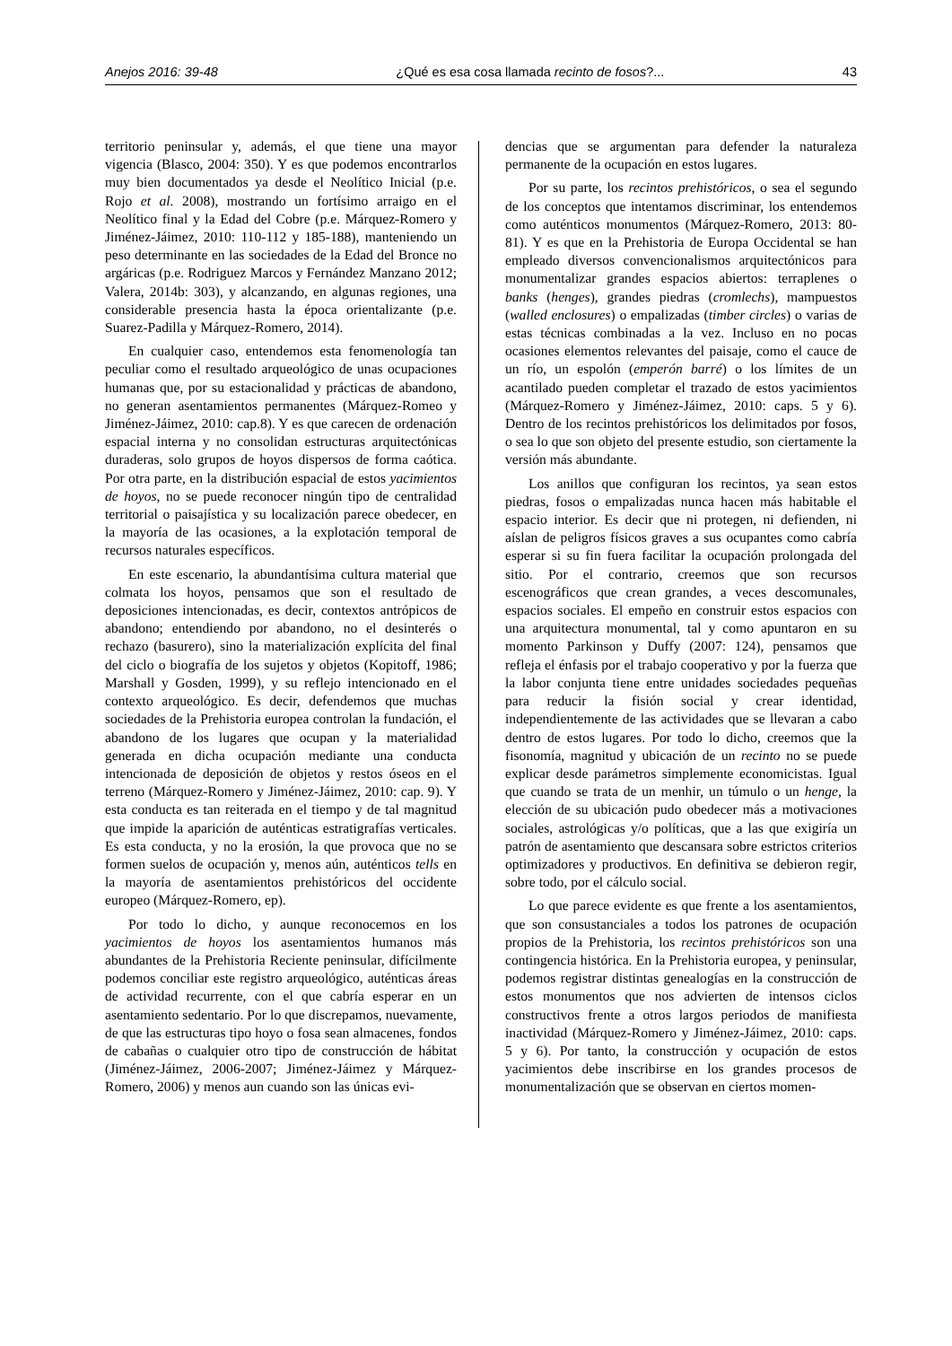Anejos 2016: 39-48 ¿Qué es esa cosa llamada recinto de fosos?... 43
territorio peninsular y, además, el que tiene una mayor vigencia (Blasco, 2004: 350). Y es que podemos encontrarlos muy bien documentados ya desde el Neolítico Inicial (p.e. Rojo et al. 2008), mostrando un fortísimo arraigo en el Neolítico final y la Edad del Cobre (p.e. Márquez-Romero y Jiménez-Jáimez, 2010: 110-112 y 185-188), manteniendo un peso determinante en las sociedades de la Edad del Bronce no argáricas (p.e. Rodriguez Marcos y Fernández Manzano 2012; Valera, 2014b: 303), y alcanzando, en algunas regiones, una considerable presencia hasta la época orientalizante (p.e. Suarez-Padilla y Márquez-Romero, 2014).
En cualquier caso, entendemos esta fenomenología tan peculiar como el resultado arqueológico de unas ocupaciones humanas que, por su estacionalidad y prácticas de abandono, no generan asentamientos permanentes (Márquez-Romeo y Jiménez-Jáimez, 2010: cap.8). Y es que carecen de ordenación espacial interna y no consolidan estructuras arquitectónicas duraderas, solo grupos de hoyos dispersos de forma caótica. Por otra parte, en la distribución espacial de estos yacimientos de hoyos, no se puede reconocer ningún tipo de centralidad territorial o paisajística y su localización parece obedecer, en la mayoría de las ocasiones, a la explotación temporal de recursos naturales específicos.
En este escenario, la abundantísima cultura material que colmata los hoyos, pensamos que son el resultado de deposiciones intencionadas, es decir, contextos antrópicos de abandono; entendiendo por abandono, no el desinterés o rechazo (basurero), sino la materialización explícita del final del ciclo o biografía de los sujetos y objetos (Kopitoff, 1986; Marshall y Gosden, 1999), y su reflejo intencionado en el contexto arqueológico. Es decir, defendemos que muchas sociedades de la Prehistoria europea controlan la fundación, el abandono de los lugares que ocupan y la materialidad generada en dicha ocupación mediante una conducta intencionada de deposición de objetos y restos óseos en el terreno (Márquez-Romero y Jiménez-Jáimez, 2010: cap. 9). Y esta conducta es tan reiterada en el tiempo y de tal magnitud que impide la aparición de auténticas estratigrafías verticales. Es esta conducta, y no la erosión, la que provoca que no se formen suelos de ocupación y, menos aún, auténticos tells en la mayoría de asentamientos prehistóricos del occidente europeo (Márquez-Romero, ep).
Por todo lo dicho, y aunque reconocemos en los yacimientos de hoyos los asentamientos humanos más abundantes de la Prehistoria Reciente peninsular, difícilmente podemos conciliar este registro arqueológico, auténticas áreas de actividad recurrente, con el que cabría esperar en un asentamiento sedentario. Por lo que discrepamos, nuevamente, de que las estructuras tipo hoyo o fosa sean almacenes, fondos de cabañas o cualquier otro tipo de construcción de hábitat (Jiménez-Jáimez, 2006-2007; Jiménez-Jáimez y Márquez-Romero, 2006) y menos aun cuando son las únicas evi-
dencias que se argumentan para defender la naturaleza permanente de la ocupación en estos lugares.
Por su parte, los recintos prehistóricos, o sea el segundo de los conceptos que intentamos discriminar, los entendemos como auténticos monumentos (Márquez-Romero, 2013: 80-81). Y es que en la Prehistoria de Europa Occidental se han empleado diversos convencionalismos arquitectónicos para monumentalizar grandes espacios abiertos: terraplenes o banks (henges), grandes piedras (cromlechs), mampuestos (walled enclosures) o empalizadas (timber circles) o varias de estas técnicas combinadas a la vez. Incluso en no pocas ocasiones elementos relevantes del paisaje, como el cauce de un río, un espolón (emperón barré) o los límites de un acantilado pueden completar el trazado de estos yacimientos (Márquez-Romero y Jiménez-Jáimez, 2010: caps. 5 y 6). Dentro de los recintos prehistóricos los delimitados por fosos, o sea lo que son objeto del presente estudio, son ciertamente la versión más abundante.
Los anillos que configuran los recintos, ya sean estos piedras, fosos o empalizadas nunca hacen más habitable el espacio interior. Es decir que ni protegen, ni defienden, ni aíslan de peligros físicos graves a sus ocupantes como cabría esperar si su fin fuera facilitar la ocupación prolongada del sitio. Por el contrario, creemos que son recursos escenográficos que crean grandes, a veces descomunales, espacios sociales. El empeño en construir estos espacios con una arquitectura monumental, tal y como apuntaron en su momento Parkinson y Duffy (2007: 124), pensamos que refleja el énfasis por el trabajo cooperativo y por la fuerza que la labor conjunta tiene entre unidades sociedades pequeñas para reducir la fisión social y crear identidad, independientemente de las actividades que se llevaran a cabo dentro de estos lugares. Por todo lo dicho, creemos que la fisonomía, magnitud y ubicación de un recinto no se puede explicar desde parámetros simplemente economicistas. Igual que cuando se trata de un menhir, un túmulo o un henge, la elección de su ubicación pudo obedecer más a motivaciones sociales, astrológicas y/o políticas, que a las que exigiría un patrón de asentamiento que descansara sobre estrictos criterios optimizadores y productivos. En definitiva se debieron regir, sobre todo, por el cálculo social.
Lo que parece evidente es que frente a los asentamientos, que son consustanciales a todos los patrones de ocupación propios de la Prehistoria, los recintos prehistóricos son una contingencia histórica. En la Prehistoria europea, y peninsular, podemos registrar distintas genealogías en la construcción de estos monumentos que nos advierten de intensos ciclos constructivos frente a otros largos periodos de manifiesta inactividad (Márquez-Romero y Jiménez-Jáimez, 2010: caps. 5 y 6). Por tanto, la construcción y ocupación de estos yacimientos debe inscribirse en los grandes procesos de monumentalización que se observan en ciertos momen-